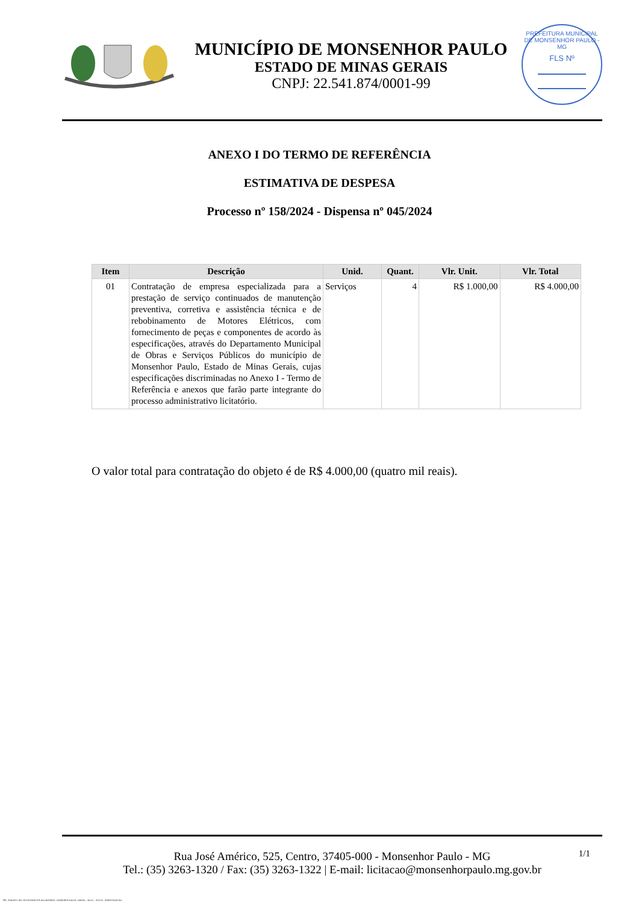MUNICÍPIO DE MONSENHOR PAULO
ESTADO DE MINAS GERAIS
CNPJ: 22.541.874/0001-99
PREFEITURA MUNICIPAL DE MONSENHOR PAULO - MG
FLS Nº
ANEXO I DO TERMO DE REFERÊNCIA
ESTIMATIVA DE DESPESA
Processo nº 158/2024 - Dispensa nº 045/2024
| Item | Descrição | Unid. | Quant. | Vlr. Unit. | Vlr. Total |
| --- | --- | --- | --- | --- | --- |
| 01 | Contratação de empresa especializada para a prestação de serviço continuados de manutenção preventiva, corretiva e assistência técnica e de rebobinamento de Motores Elétricos, com fornecimento de peças e componentes de acordo às especificações, através do Departamento Municipal de Obras e Serviços Públicos do município de Monsenhor Paulo, Estado de Minas Gerais, cujas especificações discriminadas no Anexo I - Termo de Referência e anexos que farão parte integrante do processo administrativo licitatório. | Serviços | 4 | R$ 1.000,00 | R$ 4.000,00 |
O valor total para contratação do objeto é de R$ 4.000,00 (quatro mil reais).
1/1
Rua José Américo, 525, Centro, 37405-000 - Monsenhor Paulo - MG
Tel.: (35) 3263-1320 / Fax: (35) 3263-1322 | E-mail: licitacao@monsenhorpaulo.mg.gov.br
788 - ANEXO I DO TR ESTIMATIVA DE DESPESA - DISPENSA ELETR. GERAL - NLLC - ATIVO - APROVADO AD